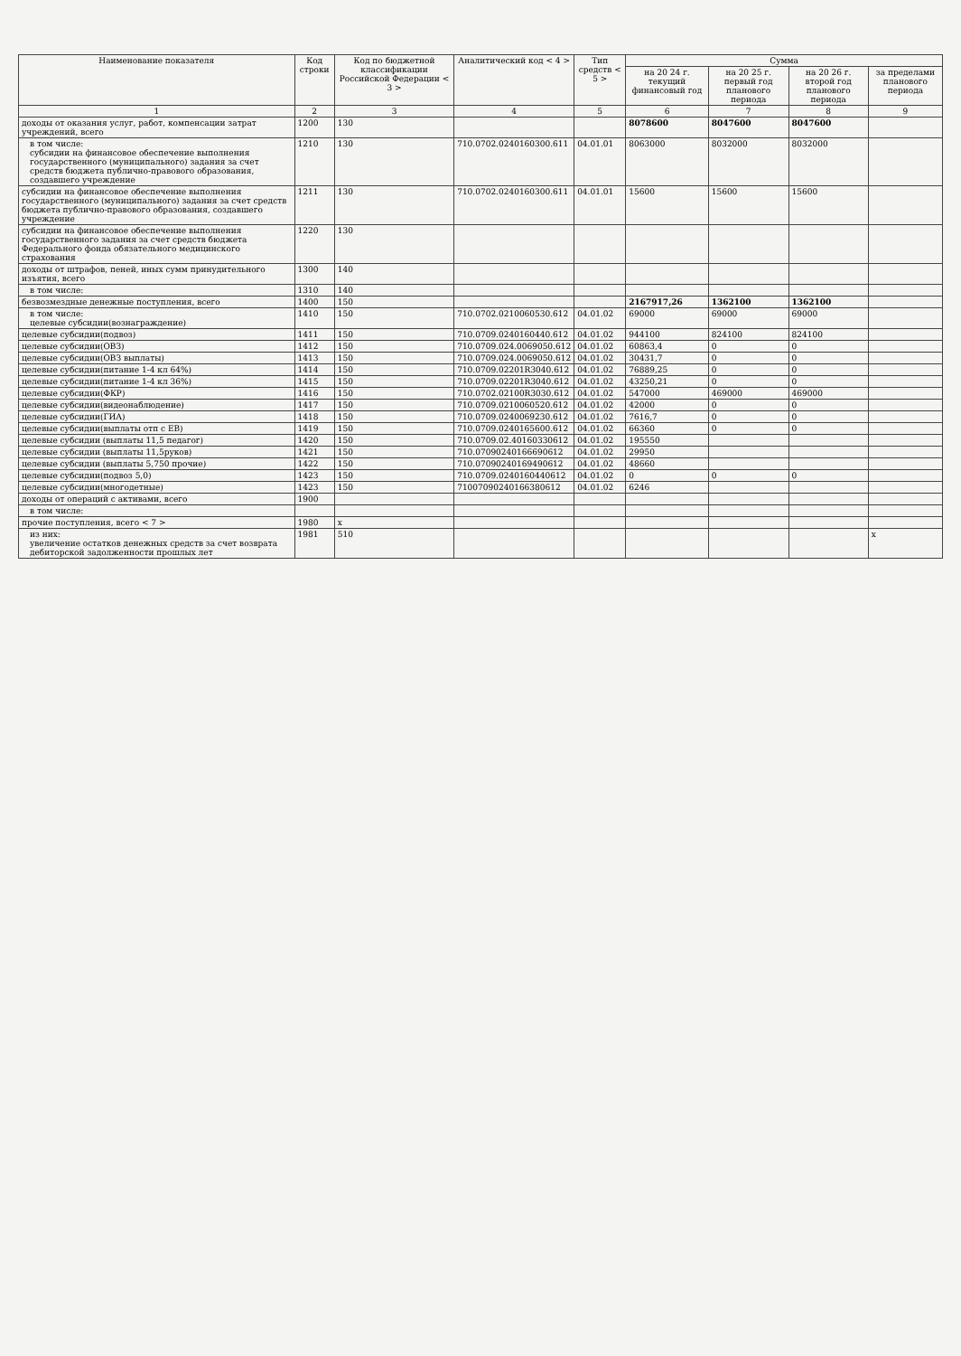| Наименование показателя | Код строки | Код по бюджетной классификации Российской Федерации < 3 > | Аналитический код < 4 > | Тип средств < 5 > | Сумма | | | |
| --- | --- | --- | --- | --- | --- | --- | --- | --- |
| | | | | | на 20 24 г. текущий финансовый год | на 20 25 г. первый год планового периода | на 20 26 г. второй год планового периода | за пределами планового периода |
| 1 | 2 | 3 | 4 | 5 | 6 | 7 | 8 | 9 |
| доходы от оказания услуг, работ, компенсации затрат учреждений, всего | 1200 | 130 | | | 8078600 | 8047600 | 8047600 | |
| в том числе: субсидии на финансовое обеспечение выполнения государственного (муниципального) задания за счет средств бюджета публично-правового образования, создавшего учреждение | 1210 | 130 | 710.0702.0240160300.611 | 04.01.01 | 8063000 | 8032000 | 8032000 | |
| субсидии на финансовое обеспечение выполнения государственного (муниципального) задания за счет средств бюджета публично-правового образования, создавшего учреждение | 1211 | 130 | 710.0702.0240160300.611 | 04.01.01 | 15600 | 15600 | 15600 | |
| субсидии на финансовое обеспечение выполнения государственного задания за счет средств бюджета Федерального фонда обязательного медицинского страхования | 1220 | 130 | | | | | | |
| доходы от штрафов, пеней, иных сумм принудительного изъятия, всего | 1300 | 140 | | | | | | |
| в том числе: | 1310 | 140 | | | | | | |
| безвозмездные денежные поступления, всего | 1400 | 150 | | | 2167917,26 | 1362100 | 1362100 | |
| в том числе: целевые субсидии(вознаграждение) | 1410 | 150 | 710.0702.0210060530.612 | 04.01.02 | 69000 | 69000 | 69000 | |
| целевые субсидии(подвоз) | 1411 | 150 | 710.0709.0240160440.612 | 04.01.02 | 944100 | 824100 | 824100 | |
| целевые субсидии(ОВЗ) | 1412 | 150 | 710.0709.024.0069050.612 | 04.01.02 | 60863,4 | 0 | 0 | |
| целевые субсидии(ОВЗ выплаты) | 1413 | 150 | 710.0709.024.0069050.612 | 04.01.02 | 30431,7 | 0 | 0 | |
| целевые субсидии(питание 1-4 кл 64%) | 1414 | 150 | 710.0709.02201R3040.612 | 04.01.02 | 76889,25 | 0 | 0 | |
| целевые субсидии(питание 1-4 кл 36%) | 1415 | 150 | 710.0709.02201R3040.612 | 04.01.02 | 43250,21 | 0 | 0 | |
| целевые субсидии(ФКР) | 1416 | 150 | 710.0702.02100R3030.612 | 04.01.02 | 547000 | 469000 | 469000 | |
| целевые субсидии(видеонаблюдение) | 1417 | 150 | 710.0709.0210060520.612 | 04.01.02 | 42000 | 0 | 0 | |
| целевые субсидии(ГИА) | 1418 | 150 | 710.0709.0240069230.612 | 04.01.02 | 7616,7 | 0 | 0 | |
| целевые субсидии(выплаты отп с ЕВ) | 1419 | 150 | 710.0709.0240165600.612 | 04.01.02 | 66360 | 0 | 0 | |
| целевые субсидии (выплаты 11,5 педагог) | 1420 | 150 | 710.0709.02.40160330612 | 04.01.02 | 195550 | | | |
| целевые субсидии (выплаты 11,5руков) | 1421 | 150 | 710.07090240166690612 | 04.01.02 | 29950 | | | |
| целевые субсидии (выплаты 5,750 прочие) | 1422 | 150 | 710.07090240169490612 | 04.01.02 | 48660 | | | |
| целевые субсидии(подвоз 5,0) | 1423 | 150 | 710.0709.0240160440612 | 04.01.02 | 0 | 0 | 0 | |
| целевые субсидии(многодетные) | 1423 | 150 | 71007090240166380612 | 04.01.02 | 6246 | | | |
| доходы от операций с активами, всего | 1900 | | | | | | | |
| в том числе: | | | | | | | | |
| прочие поступления, всего < 7 > | 1980 | x | | | | | | |
| из них: увеличение остатков денежных средств за счет возврата дебиторской задолженности прошлых лет | 1981 | 510 | | | | | | x |